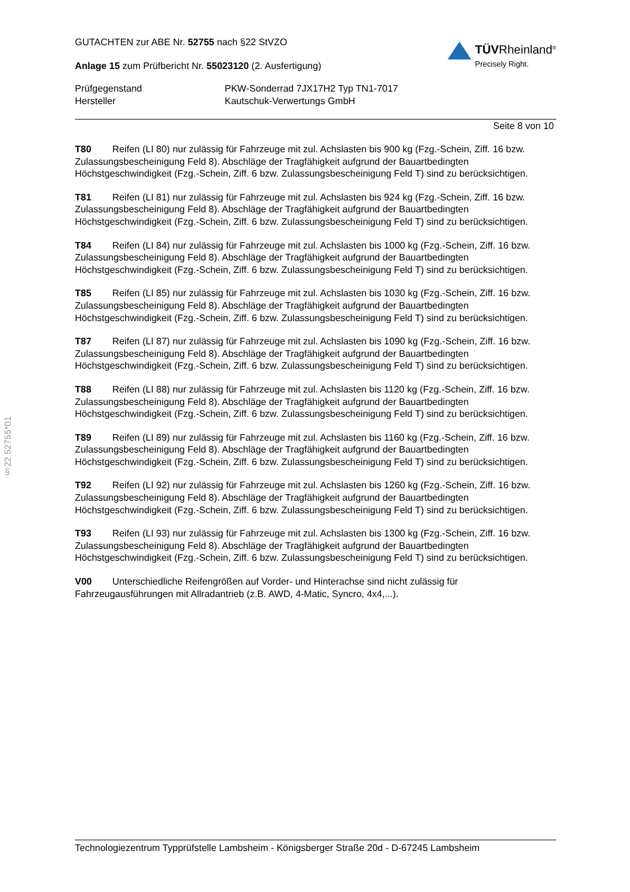§22 52755*01
GUTACHTEN zur ABE Nr. 52755 nach §22 StVZO
Anlage 15 zum Prüfbericht Nr. 55023120 (2. Ausfertigung)
TÜVRheinland<sup>®</sup>
Precisely Right.
Prüfgegenstand PKW-Sonderrad 7JX17H2 Typ TN1-7017
Hersteller Kautschuk-Verwertungs GmbH
Seite 8 von 10
T80 Reifen (LI 80) nur zulässig für Fahrzeuge mit zul. Achslasten bis 900 kg (Fzg.-Schein, Ziff. 16 bzw. Zulassungsbescheinigung Feld 8). Abschläge der Tragfähigkeit aufgrund der Bauartbedingten Höchstgeschwindigkeit (Fzg.-Schein, Ziff. 6 bzw. Zulassungsbescheinigung Feld T) sind zu berücksichtigen.
T81 Reifen (LI 81) nur zulässig für Fahrzeuge mit zul. Achslasten bis 924 kg (Fzg.-Schein, Ziff. 16 bzw. Zulassungsbescheinigung Feld 8). Abschläge der Tragfähigkeit aufgrund der Bauartbedingten Höchstgeschwindigkeit (Fzg.-Schein, Ziff. 6 bzw. Zulassungsbescheinigung Feld T) sind zu berücksichtigen.
T84 Reifen (LI 84) nur zulässig für Fahrzeuge mit zul. Achslasten bis 1000 kg (Fzg.-Schein, Ziff. 16 bzw. Zulassungsbescheinigung Feld 8). Abschläge der Tragfähigkeit aufgrund der Bauartbedingten Höchstgeschwindigkeit (Fzg.-Schein, Ziff. 6 bzw. Zulassungsbescheinigung Feld T) sind zu berücksichtigen.
T85 Reifen (LI 85) nur zulässig für Fahrzeuge mit zul. Achslasten bis 1030 kg (Fzg.-Schein, Ziff. 16 bzw. Zulassungsbescheinigung Feld 8). Abschläge der Tragfähigkeit aufgrund der Bauartbedingten Höchstgeschwindigkeit (Fzg.-Schein, Ziff. 6 bzw. Zulassungsbescheinigung Feld T) sind zu berücksichtigen.
T87 Reifen (LI 87) nur zulässig für Fahrzeuge mit zul. Achslasten bis 1090 kg (Fzg.-Schein, Ziff. 16 bzw. Zulassungsbescheinigung Feld 8). Abschläge der Tragfähigkeit aufgrund der Bauartbedingten Höchstgeschwindigkeit (Fzg.-Schein, Ziff. 6 bzw. Zulassungsbescheinigung Feld T) sind zu berücksichtigen.
T88 Reifen (LI 88) nur zulässig für Fahrzeuge mit zul. Achslasten bis 1120 kg (Fzg.-Schein, Ziff. 16 bzw. Zulassungsbescheinigung Feld 8). Abschläge der Tragfähigkeit aufgrund der Bauartbedingten Höchstgeschwindigkeit (Fzg.-Schein, Ziff. 6 bzw. Zulassungsbescheinigung Feld T) sind zu berücksichtigen.
T89 Reifen (LI 89) nur zulässig für Fahrzeuge mit zul. Achslasten bis 1160 kg (Fzg.-Schein, Ziff. 16 bzw. Zulassungsbescheinigung Feld 8). Abschläge der Tragfähigkeit aufgrund der Bauartbedingten Höchstgeschwindigkeit (Fzg.-Schein, Ziff. 6 bzw. Zulassungsbescheinigung Feld T) sind zu berücksichtigen.
T92 Reifen (LI 92) nur zulässig für Fahrzeuge mit zul. Achslasten bis 1260 kg (Fzg.-Schein, Ziff. 16 bzw. Zulassungsbescheinigung Feld 8). Abschläge der Tragfähigkeit aufgrund der Bauartbedingten Höchstgeschwindigkeit (Fzg.-Schein, Ziff. 6 bzw. Zulassungsbescheinigung Feld T) sind zu berücksichtigen.
T93 Reifen (LI 93) nur zulässig für Fahrzeuge mit zul. Achslasten bis 1300 kg (Fzg.-Schein, Ziff. 16 bzw. Zulassungsbescheinigung Feld 8). Abschläge der Tragfähigkeit aufgrund der Bauartbedingten Höchstgeschwindigkeit (Fzg.-Schein, Ziff. 6 bzw. Zulassungsbescheinigung Feld T) sind zu berücksichtigen.
V00 Unterschiedliche Reifengrößen auf Vorder- und Hinterachse sind nicht zulässig für Fahrzeugausführungen mit Allradantrieb (z.B. AWD, 4-Matic, Syncro, 4x4,...).
Technologiezentrum Typprüfstelle Lambsheim - Königsberger Straße 20d - D-67245 Lambsheim